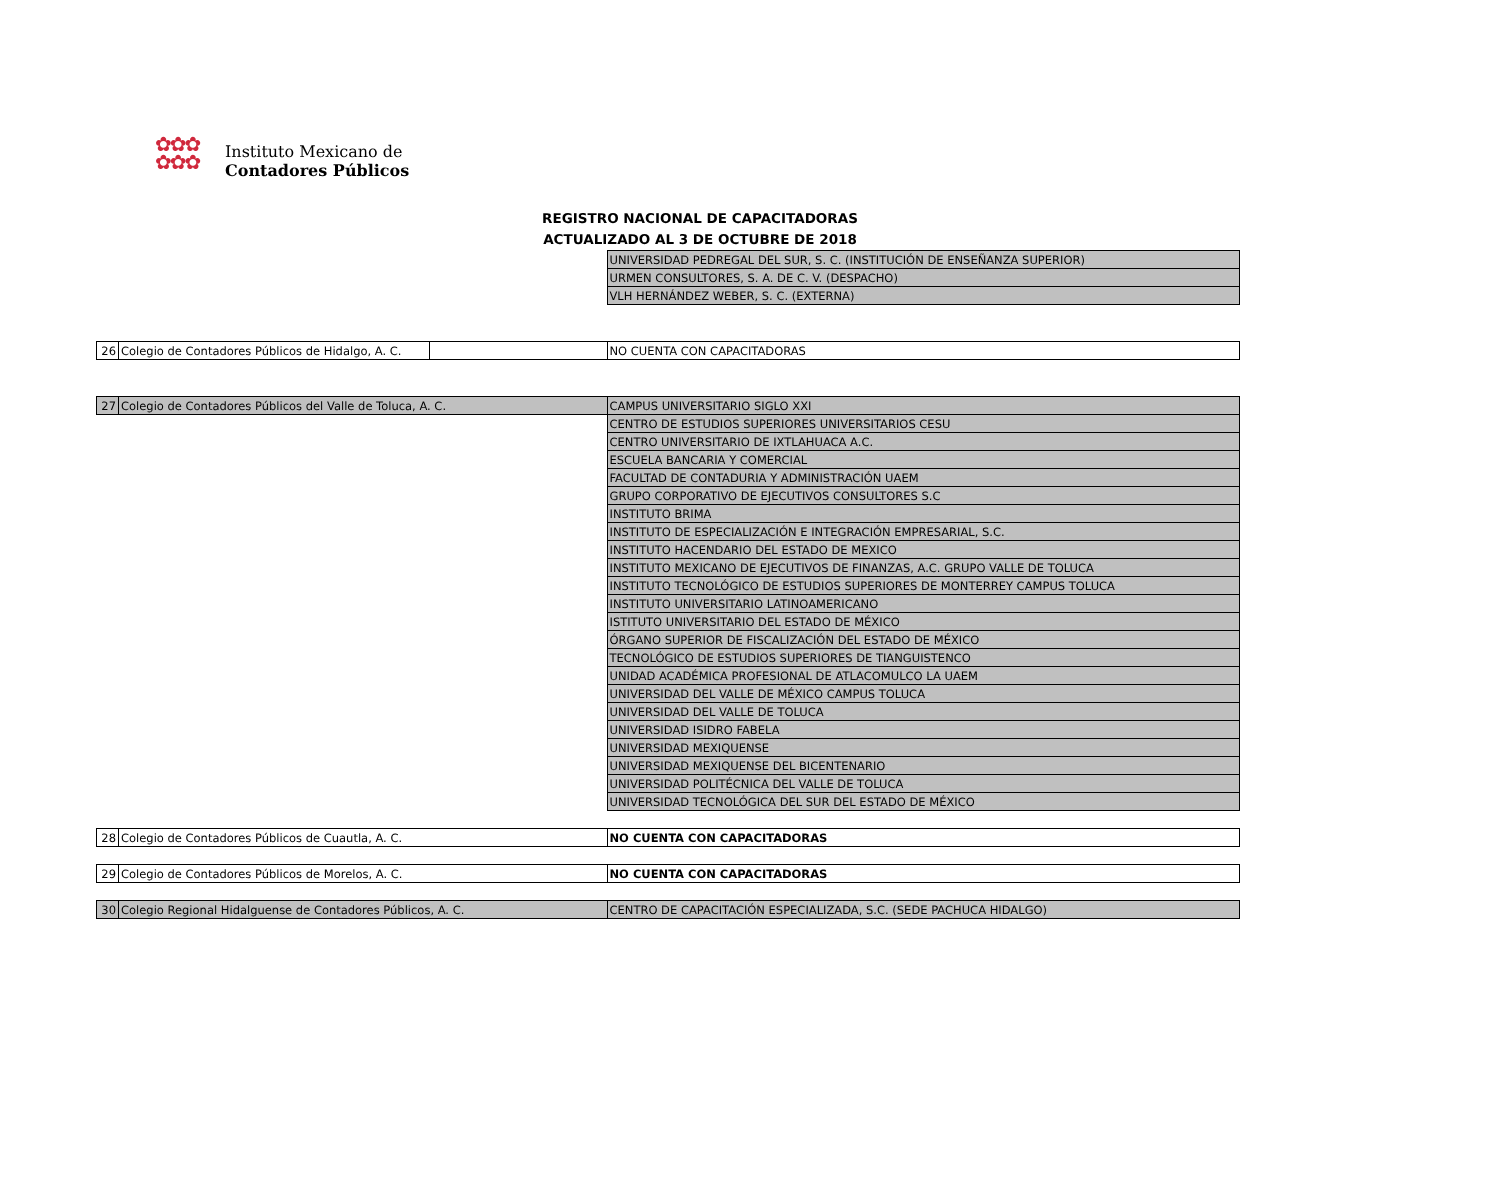✿✿✿
✿✿✿
Instituto Mexicano de
Contadores Públicos
REGISTRO NACIONAL DE CAPACITADORAS
ACTUALIZADO AL 3 DE OCTUBRE DE 2018
| | | | UNIVERSIDAD PEDREGAL DEL SUR, S. C. (INSTITUCIÓN DE ENSEÑANZA SUPERIOR) |
| | | | URMEN CONSULTORES, S. A. DE C. V. (DESPACHO) |
| | | | VLH HERNÁNDEZ WEBER, S. C. (EXTERNA) |
| 26 | Colegio de Contadores Públicos de Hidalgo, A. C. | | NO CUENTA CON CAPACITADORAS |
| 27 | Colegio de Contadores Públicos del Valle de Toluca, A. C. | | CAMPUS UNIVERSITARIO SIGLO XXI |
| | | | CENTRO DE ESTUDIOS SUPERIORES UNIVERSITARIOS CESU |
| | | | CENTRO UNIVERSITARIO DE IXTLAHUACA A.C. |
| | | | ESCUELA BANCARIA Y COMERCIAL |
| | | | FACULTAD DE CONTADURIA Y ADMINISTRACIÓN UAEM |
| | | | GRUPO CORPORATIVO DE EJECUTIVOS CONSULTORES S.C |
| | | | INSTITUTO BRIMA |
| | | | INSTITUTO DE ESPECIALIZACIÓN E INTEGRACIÓN EMPRESARIAL, S.C. |
| | | | INSTITUTO HACENDARIO DEL ESTADO DE MEXICO |
| | | | INSTITUTO MEXICANO DE EJECUTIVOS DE FINANZAS, A.C. GRUPO VALLE DE TOLUCA |
| | | | INSTITUTO TECNOLÓGICO DE ESTUDIOS SUPERIORES DE MONTERREY CAMPUS TOLUCA |
| | | | INSTITUTO UNIVERSITARIO LATINOAMERICANO |
| | | | ISTITUTO UNIVERSITARIO DEL ESTADO DE MÉXICO |
| | | | ÓRGANO SUPERIOR DE FISCALIZACIÓN DEL ESTADO DE MÉXICO |
| | | | TECNOLÓGICO DE ESTUDIOS SUPERIORES DE TIANGUISTENCO |
| | | | UNIDAD ACADÉMICA PROFESIONAL DE ATLACOMULCO LA UAEM |
| | | | UNIVERSIDAD DEL VALLE DE MÉXICO CAMPUS TOLUCA |
| | | | UNIVERSIDAD DEL VALLE DE TOLUCA |
| | | | UNIVERSIDAD ISIDRO FABELA |
| | | | UNIVERSIDAD MEXIQUENSE |
| | | | UNIVERSIDAD MEXIQUENSE DEL BICENTENARIO |
| | | | UNIVERSIDAD POLITÉCNICA DEL VALLE DE TOLUCA |
| | | | UNIVERSIDAD TECNOLÓGICA DEL SUR DEL ESTADO DE MÉXICO |
| 28 | Colegio de Contadores Públicos de Cuautla, A. C. | | NO CUENTA CON CAPACITADORAS |
| 29 | Colegio de Contadores Públicos de Morelos, A. C. | | NO CUENTA CON CAPACITADORAS |
| 30 | Colegio Regional Hidalguense de Contadores Públicos, A. C. | | CENTRO DE CAPACITACIÓN ESPECIALIZADA, S.C. (SEDE PACHUCA HIDALGO) |